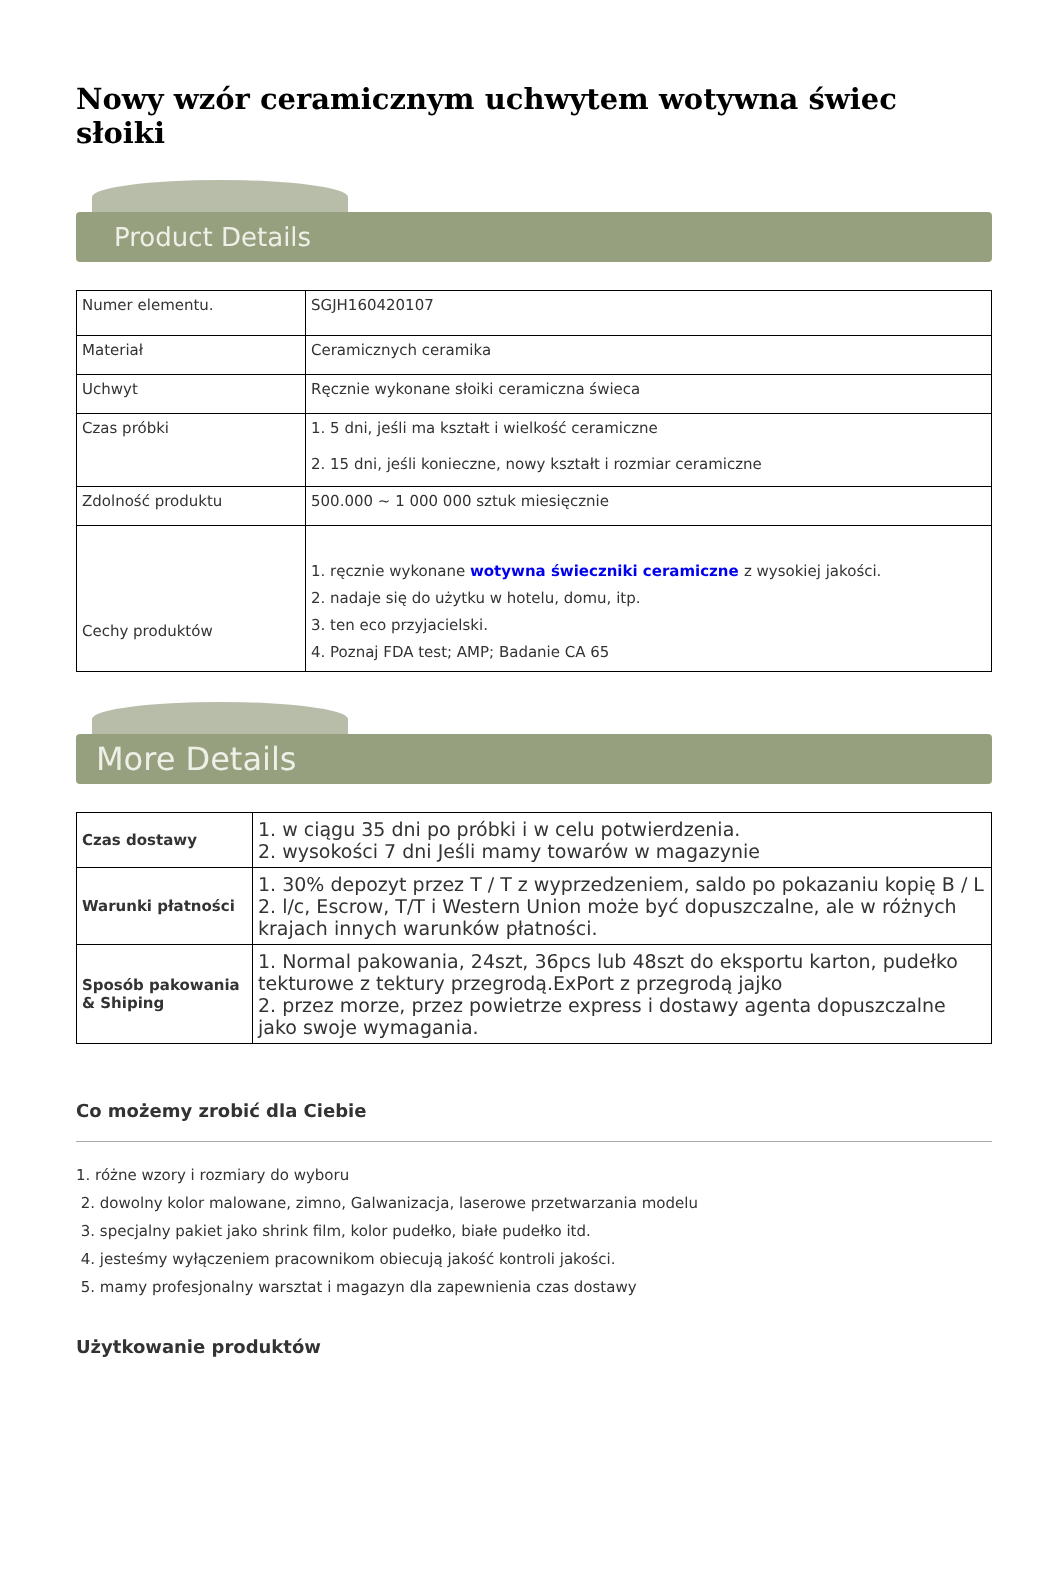Nowy wzór ceramicznym uchwytem wotywna świec słoiki
Product Details
| Numer elementu. | SGJH160420107 |
| Materiał | Ceramicznych ceramika |
| Uchwyt | Ręcznie wykonane słoiki ceramiczna świeca |
| Czas próbki | 1. 5 dni, jeśli ma kształt i wielkość ceramiczne 2. 15 dni, jeśli konieczne, nowy kształt i rozmiar ceramiczne |
| Zdolność produktu | 500.000 ~ 1 000 000 sztuk miesięcznie |
| Cechy produktów | 1. ręcznie wykonane wotywna świeczniki ceramiczne z wysokiej jakości. 2. nadaje się do użytku w hotelu, domu, itp. 3. ten eco przyjacielski. 4. Poznaj FDA test; AMP; Badanie CA 65 |
More Details
| Czas dostawy | 1. w ciągu 35 dni po próbki i w celu potwierdzenia. 2. wysokości 7 dni Jeśli mamy towarów w magazynie |
| Warunki płatności | 1. 30% depozyt przez T / T z wyprzedzeniem, saldo po pokazaniu kopię B / L 2. l/c, Escrow, T/T i Western Union może być dopuszczalne, ale w różnych krajach innych warunków płatności. |
| Sposób pakowania & Shiping | 1. Normal pakowania, 24szt, 36pcs lub 48szt do eksportu karton, pudełko tekturowe z tektury przegrodą.ExPort z przegrodą jajko 2. przez morze, przez powietrze express i dostawy agenta dopuszczalne jako swoje wymagania. |
Co możemy zrobić dla Ciebie
1. różne wzory i rozmiary do wyboru
2. dowolny kolor malowane, zimno, Galwanizacja, laserowe przetwarzania modelu
3. specjalny pakiet jako shrink film, kolor pudełko, białe pudełko itd.
4. jesteśmy wyłączeniem pracownikom obiecują jakość kontroli jakości.
5. mamy profesjonalny warsztat i magazyn dla zapewnienia czas dostawy
Użytkowanie produktów